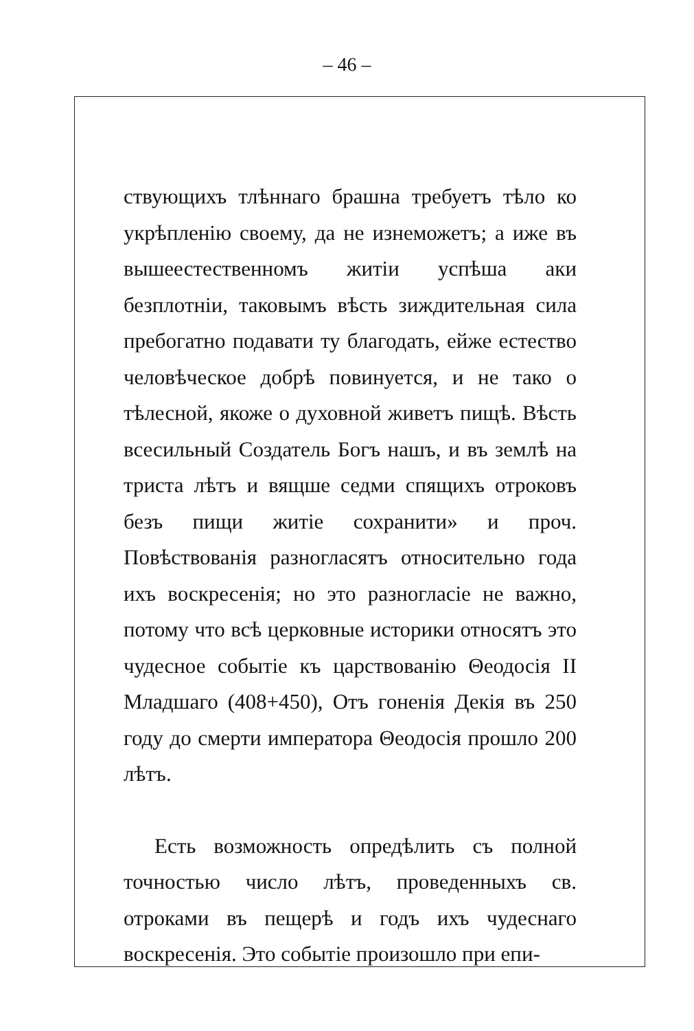– 46 –
ствующихъ тлѣннаго брашна требуетъ тѣло ко укрѣпленію своему, да не изнеможетъ; а иже въ вышеестественномъ житіи успѣша аки безплотніи, таковымъ вѣсть зиждительная сила пребогатно подавати ту благодать, ейже естество человѣческое добрѣ повинуется, и не тако о тѣлесной, якоже о духовной живетъ пищѣ. Вѣсть всесильный Создатель Богъ нашъ, и въ землѣ на триста лѣтъ и вящше седми спящихъ отроковъ безъ пищи житіе сохранити» и проч. Повѣствованія разногласятъ относительно года ихъ воскресенія; но это разногласіе не важно, потому что всѣ церковные историки относятъ это чудесное событіе къ царствованію Θеодосія II Младшаго (408+450), Отъ гоненія Декія въ 250 году до смерти императора Θеодосія прошло 200 лѣтъ.
Есть возможность опредѣлить съ полной точностью число лѣтъ, проведенныхъ св. отроками въ пещерѣ и годъ ихъ чудеснаго воскресенія. Это событіе произошло при епи-